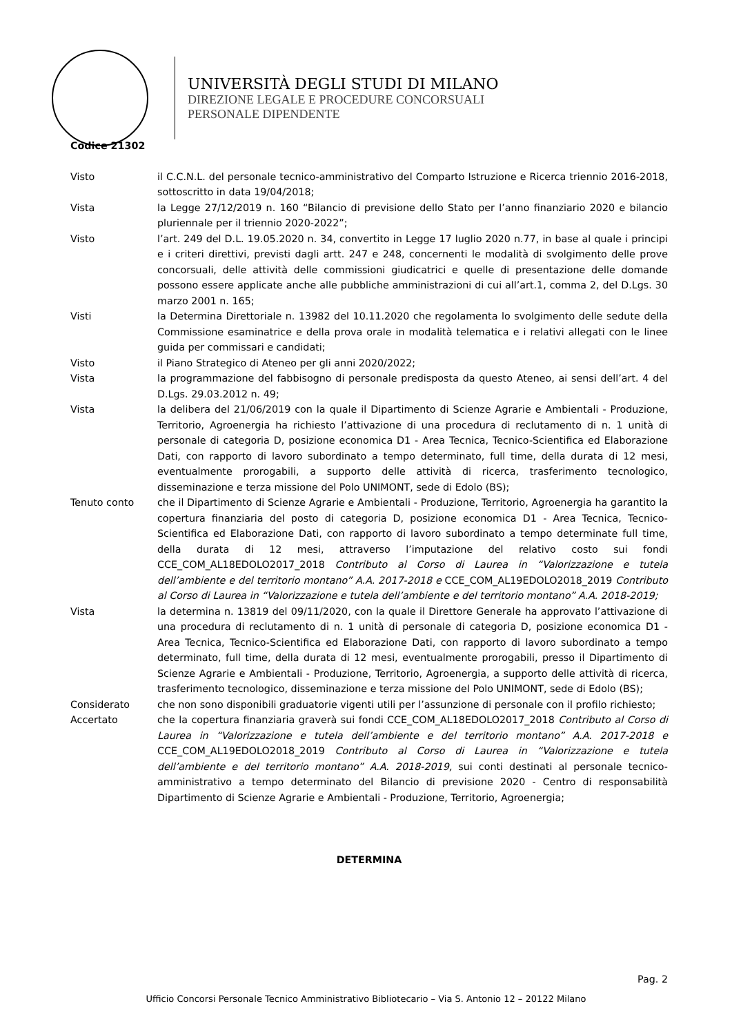UNIVERSITÀ DEGLI STUDI DI MILANO
DIREZIONE LEGALE E PROCEDURE CONCORSUALI
PERSONALE DIPENDENTE
Codice 21302
Visto il C.C.N.L. del personale tecnico-amministrativo del Comparto Istruzione e Ricerca triennio 2016-2018, sottoscritto in data 19/04/2018;
Vista la Legge 27/12/2019 n. 160 “Bilancio di previsione dello Stato per l’anno finanziario 2020 e bilancio pluriennale per il triennio 2020-2022”;
Visto l’art. 249 del D.L. 19.05.2020 n. 34, convertito in Legge 17 luglio 2020 n.77, in base al quale i principi e i criteri direttivi, previsti dagli artt. 247 e 248, concernenti le modalità di svolgimento delle prove concorsuali, delle attività delle commissioni giudicatrici e quelle di presentazione delle domande possono essere applicate anche alle pubbliche amministrazioni di cui all’art.1, comma 2, del D.Lgs. 30 marzo 2001 n. 165;
Visti la Determina Direttoriale n. 13982 del 10.11.2020 che regolamenta lo svolgimento delle sedute della Commissione esaminatrice e della prova orale in modalità telematica e i relativi allegati con le linee guida per commissari e candidati;
Visto il Piano Strategico di Ateneo per gli anni 2020/2022;
Vista la programmazione del fabbisogno di personale predisposta da questo Ateneo, ai sensi dell’art. 4 del D.Lgs. 29.03.2012 n. 49;
Vista la delibera del 21/06/2019 con la quale il Dipartimento di Scienze Agrarie e Ambientali - Produzione, Territorio, Agroenergia ha richiesto l’attivazione di una procedura di reclutamento di n. 1 unità di personale di categoria D, posizione economica D1 - Area Tecnica, Tecnico-Scientifica ed Elaborazione Dati, con rapporto di lavoro subordinato a tempo determinato, full time, della durata di 12 mesi, eventualmente prorogabili, a supporto delle attività di ricerca, trasferimento tecnologico, disseminazione e terza missione del Polo UNIMONT, sede di Edolo (BS);
Tenuto conto che il Dipartimento di Scienze Agrarie e Ambientali - Produzione, Territorio, Agroenergia ha garantito la copertura finanziaria del posto di categoria D, posizione economica D1 - Area Tecnica, Tecnico-Scientifica ed Elaborazione Dati, con rapporto di lavoro subordinato a tempo determinate full time, della durata di 12 mesi, attraverso l’imputazione del relativo costo sui fondi CCE_COM_AL18EDOLO2017_2018 Contributo al Corso di Laurea in “Valorizzazione e tutela dell’ambiente e del territorio montano” A.A. 2017-2018 e CCE_COM_AL19EDOLO2018_2019 Contributo al Corso di Laurea in “Valorizzazione e tutela dell’ambiente e del territorio montano” A.A. 2018-2019;
Vista la determina n. 13819 del 09/11/2020, con la quale il Direttore Generale ha approvato l’attivazione di una procedura di reclutamento di n. 1 unità di personale di categoria D, posizione economica D1 - Area Tecnica, Tecnico-Scientifica ed Elaborazione Dati, con rapporto di lavoro subordinato a tempo determinato, full time, della durata di 12 mesi, eventualmente prorogabili, presso il Dipartimento di Scienze Agrarie e Ambientali - Produzione, Territorio, Agroenergia, a supporto delle attività di ricerca, trasferimento tecnologico, disseminazione e terza missione del Polo UNIMONT, sede di Edolo (BS);
Considerato che non sono disponibili graduatorie vigenti utili per l’assunzione di personale con il profilo richiesto;
Accertato che la copertura finanziaria graverà sui fondi CCE_COM_AL18EDOLO2017_2018 Contributo al Corso di Laurea in “Valorizzazione e tutela dell’ambiente e del territorio montano” A.A. 2017-2018 e CCE_COM_AL19EDOLO2018_2019 Contributo al Corso di Laurea in “Valorizzazione e tutela dell’ambiente e del territorio montano” A.A. 2018-2019, sui conti destinati al personale tecnico-amministrativo a tempo determinato del Bilancio di previsione 2020 - Centro di responsabilità Dipartimento di Scienze Agrarie e Ambientali - Produzione, Territorio, Agroenergia;
DETERMINA
Pag. 2
Ufficio Concorsi Personale Tecnico Amministrativo Bibliotecario – Via S. Antonio 12 – 20122 Milano